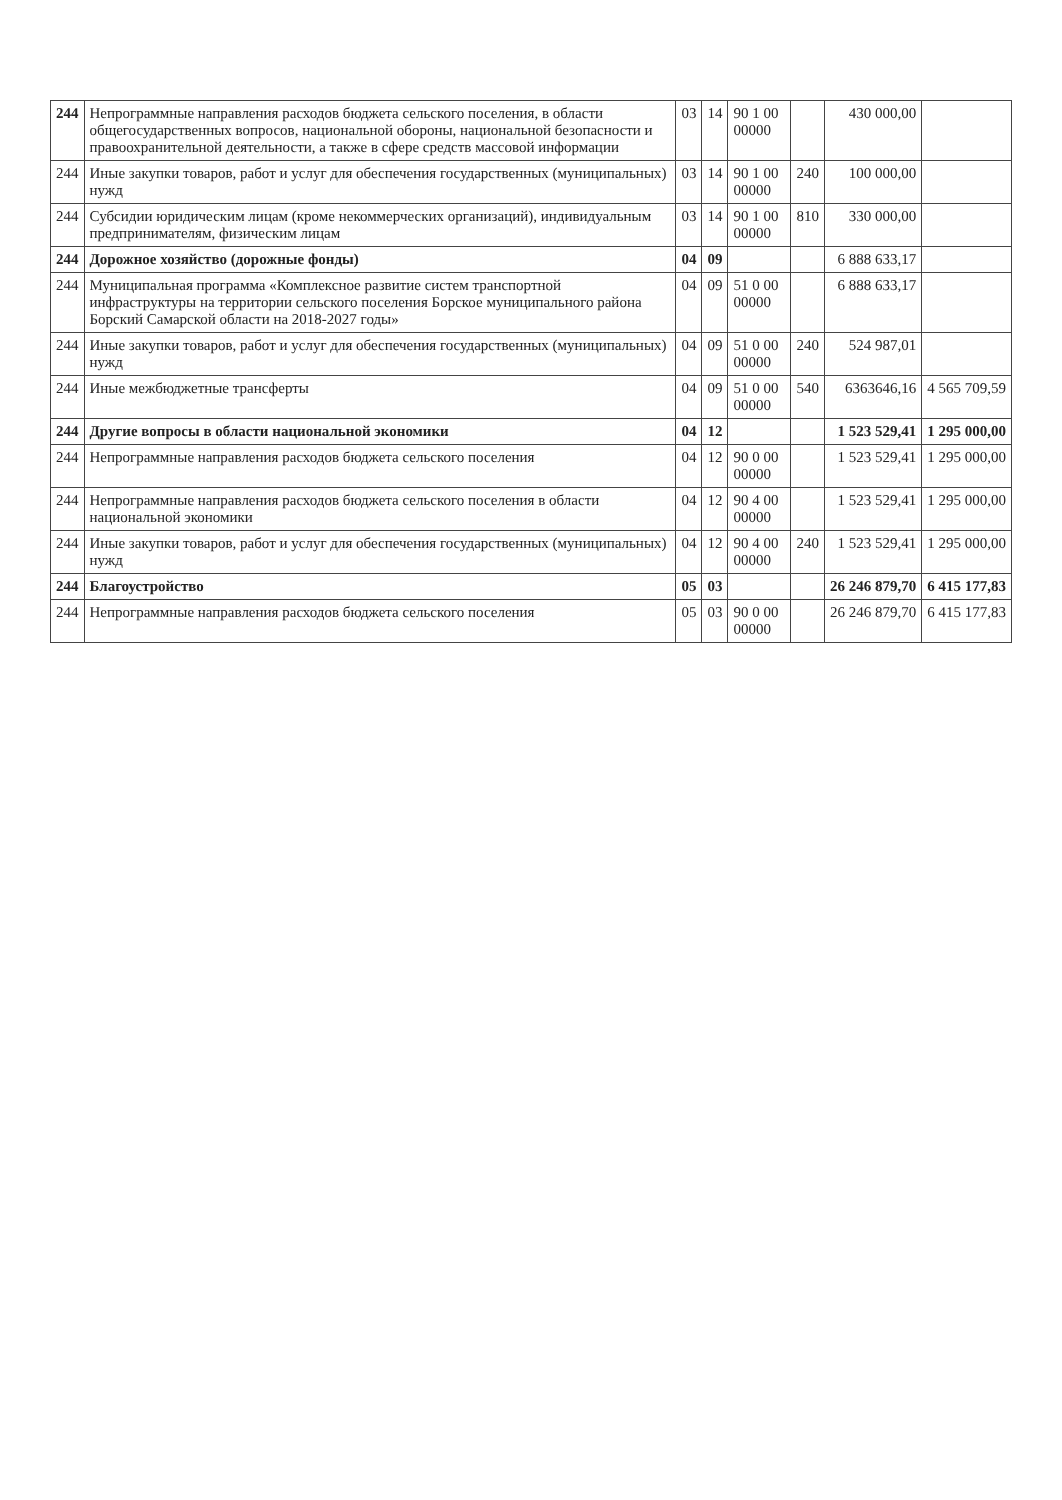| 244 | Непрограммные направления расходов бюджета сельского поселения, в области общегосударственных вопросов, национальной обороны, национальной безопасности и правоохранительной деятельности, а также в сфере средств массовой информации | 03 | 14 | 90 1 00 00000 | | 430 000,00 | |
| 244 | Иные закупки товаров, работ и услуг для обеспечения государственных (муниципальных) нужд | 03 | 14 | 90 1 00 00000 | 240 | 100 000,00 | |
| 244 | Субсидии юридическим лицам (кроме некоммерческих организаций), индивидуальным предпринимателям, физическим лицам | 03 | 14 | 90 1 00 00000 | 810 | 330 000,00 | |
| 244 | Дорожное хозяйство (дорожные фонды) | 04 | 09 | | | 6 888 633,17 | |
| 244 | Муниципальная программа «Комплексное развитие систем транспортной инфраструктуры на территории сельского поселения Борское муниципального района Борский Самарской области на 2018-2027 годы» | 04 | 09 | 51 0 00 00000 | | 6 888 633,17 | |
| 244 | Иные закупки товаров, работ и услуг для обеспечения государственных (муниципальных) нужд | 04 | 09 | 51 0 00 00000 | 240 | 524 987,01 | |
| 244 | Иные межбюджетные трансферты | 04 | 09 | 51 0 00 00000 | 540 | 6363646,16 | 4 565 709,59 |
| 244 | Другие вопросы в области национальной экономики | 04 | 12 | | | 1 523 529,41 | 1 295 000,00 |
| 244 | Непрограммные направления расходов бюджета сельского поселения | 04 | 12 | 90 0 00 00000 | | 1 523 529,41 | 1 295 000,00 |
| 244 | Непрограммные направления расходов бюджета сельского поселения в области национальной экономики | 04 | 12 | 90 4 00 00000 | | 1 523 529,41 | 1 295 000,00 |
| 244 | Иные закупки товаров, работ и услуг для обеспечения государственных (муниципальных) нужд | 04 | 12 | 90 4 00 00000 | 240 | 1 523 529,41 | 1 295 000,00 |
| 244 | Благоустройство | 05 | 03 | | | 26 246 879,70 | 6 415 177,83 |
| 244 | Непрограммные направления расходов бюджета сельского поселения | 05 | 03 | 90 0 00 00000 | | 26 246 879,70 | 6 415 177,83 |